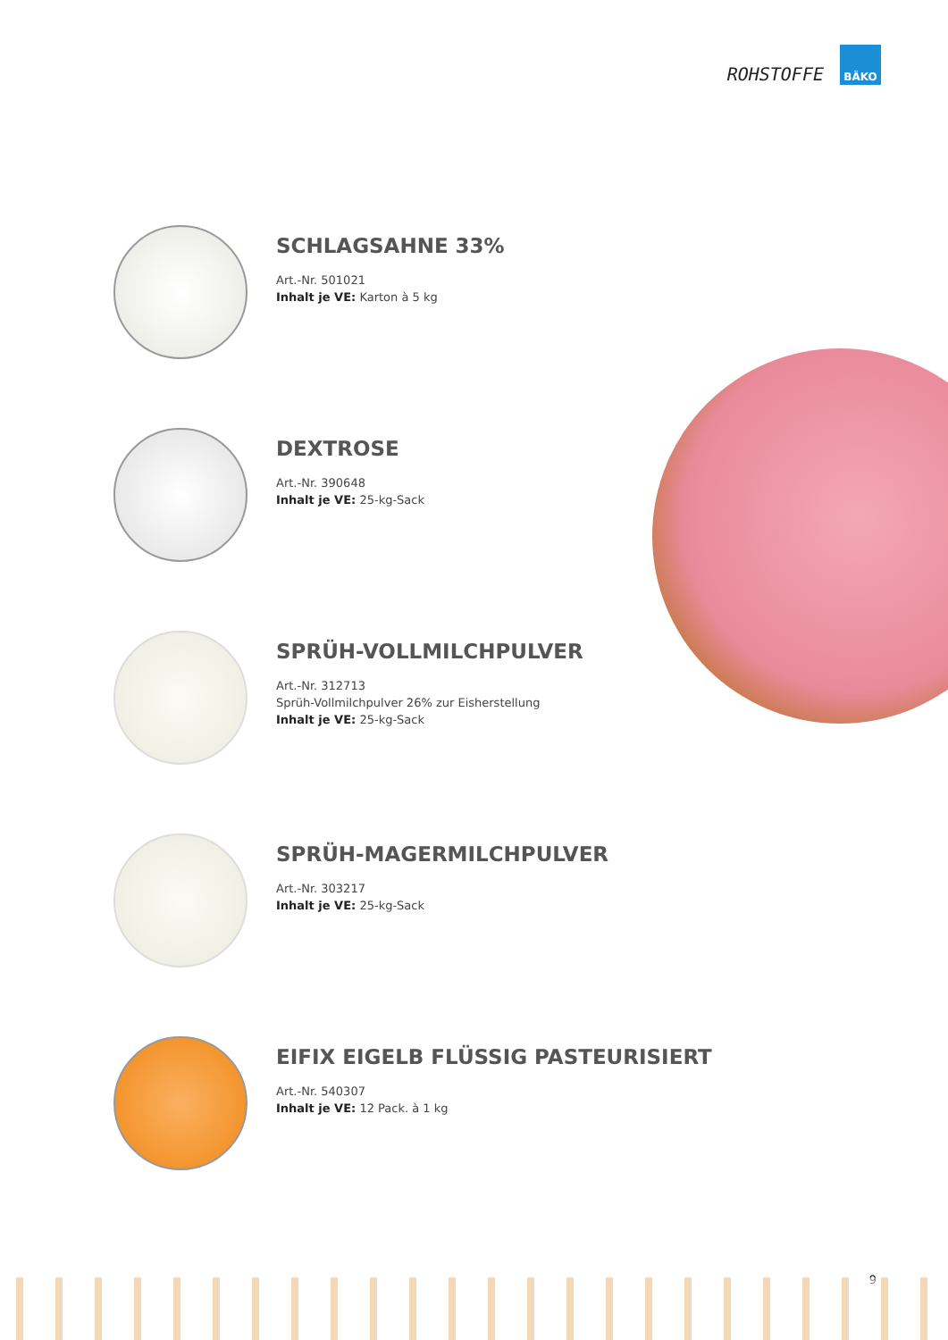ROHSTOFFE
BÄKO
SCHLAGSAHNE 33%
Art.-Nr. 501021
Inhalt je VE: Karton à 5 kg
DEXTROSE
Art.-Nr. 390648
Inhalt je VE: 25-kg-Sack
SPRÜH-VOLLMILCHPULVER
Art.-Nr. 312713
Sprüh-Vollmilchpulver 26% zur Eisherstellung
Inhalt je VE: 25-kg-Sack
SPRÜH-MAGERMILCHPULVER
Art.-Nr. 303217
Inhalt je VE: 25-kg-Sack
EIFIX EIGELB FLÜSSIG PASTEURISIERT
Art.-Nr. 540307
Inhalt je VE: 12 Pack. à 1 kg
9